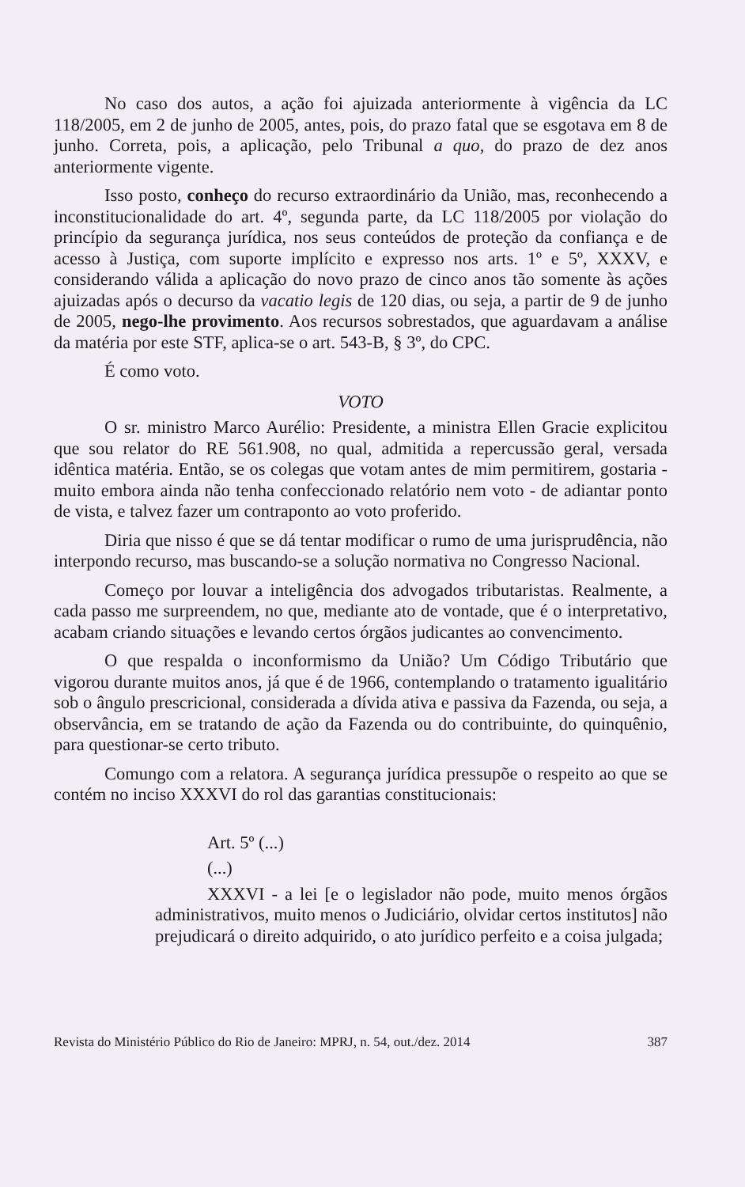No caso dos autos, a ação foi ajuizada anteriormente à vigência da LC 118/2005, em 2 de junho de 2005, antes, pois, do prazo fatal que se esgotava em 8 de junho. Correta, pois, a aplicação, pelo Tribunal a quo, do prazo de dez anos anteriormente vigente.
Isso posto, conheço do recurso extraordinário da União, mas, reconhecendo a inconstitucionalidade do art. 4º, segunda parte, da LC 118/2005 por violação do princípio da segurança jurídica, nos seus conteúdos de proteção da confiança e de acesso à Justiça, com suporte implícito e expresso nos arts. 1º e 5º, XXXV, e considerando válida a aplicação do novo prazo de cinco anos tão somente às ações ajuizadas após o decurso da vacatio legis de 120 dias, ou seja, a partir de 9 de junho de 2005, nego-lhe provimento. Aos recursos sobrestados, que aguardavam a análise da matéria por este STF, aplica-se o art. 543-B, § 3º, do CPC.
É como voto.
VOTO
O sr. ministro Marco Aurélio: Presidente, a ministra Ellen Gracie explicitou que sou relator do RE 561.908, no qual, admitida a repercussão geral, versada idêntica matéria. Então, se os colegas que votam antes de mim permitirem, gostaria - muito embora ainda não tenha confeccionado relatório nem voto - de adiantar ponto de vista, e talvez fazer um contraponto ao voto proferido.
Diria que nisso é que se dá tentar modificar o rumo de uma jurisprudência, não interpondo recurso, mas buscando-se a solução normativa no Congresso Nacional.
Começo por louvar a inteligência dos advogados tributaristas. Realmente, a cada passo me surpreendem, no que, mediante ato de vontade, que é o interpretativo, acabam criando situações e levando certos órgãos judicantes ao convencimento.
O que respalda o inconformismo da União? Um Código Tributário que vigorou durante muitos anos, já que é de 1966, contemplando o tratamento igualitário sob o ângulo prescricional, considerada a dívida ativa e passiva da Fazenda, ou seja, a observância, em se tratando de ação da Fazenda ou do contribuinte, do quinquênio, para questionar-se certo tributo.
Comungo com a relatora. A segurança jurídica pressupõe o respeito ao que se contém no inciso XXXVI do rol das garantias constitucionais:
Art. 5º (...)
(...)
XXXVI - a lei [e o legislador não pode, muito menos órgãos administrativos, muito menos o Judiciário, olvidar certos institutos] não prejudicará o direito adquirido, o ato jurídico perfeito e a coisa julgada;
Revista do Ministério Público do Rio de Janeiro: MPRJ, n. 54, out./dez. 2014 387